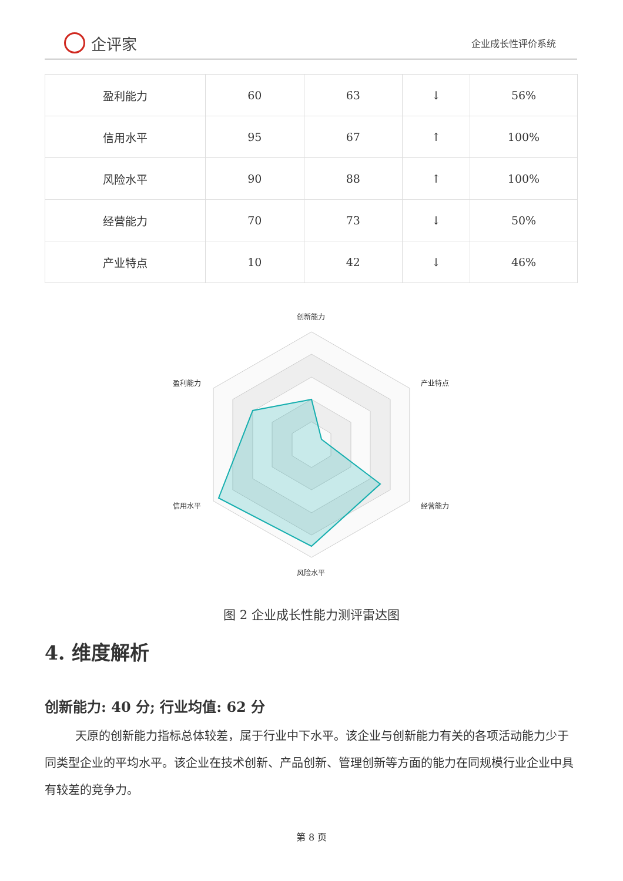企评家
企业成长性评价系统
| 盈利能力 | 60 | 63 | ↓ | 56% |
| 信用水平 | 95 | 67 | ↑ | 100% |
| 风险水平 | 90 | 88 | ↑ | 100% |
| 经营能力 | 70 | 73 | ↓ | 50% |
| 产业特点 | 10 | 42 | ↓ | 46% |
创新能力
产业特点
经营能力
风险水平
信用水平
盈利能力
图 2 企业成长性能力测评雷达图
4. 维度解析
创新能力: 40 分; 行业均值: 62 分
天原的创新能力指标总体较差，属于行业中下水平。该企业与创新能力有关的各项活动能力少于同类型企业的平均水平。该企业在技术创新、产品创新、管理创新等方面的能力在同规模行业企业中具有较差的竞争力。
第 8 页